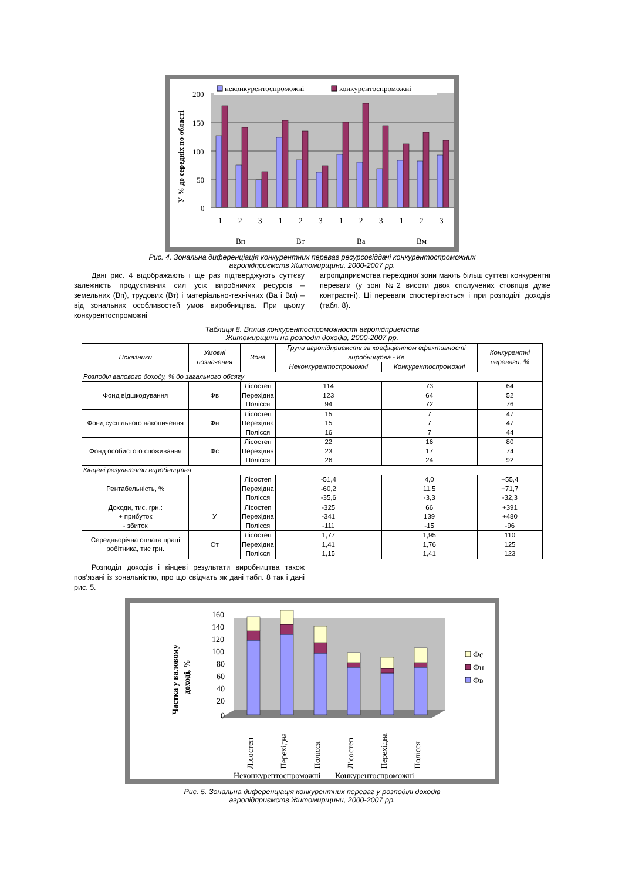200
150
100
50
0
У % до середніх по області
неконкурентоспроможні
конкурентоспроможні
1
2
3
1
2
3
1
2
3
1
2
3
Вп
Вт
Ва
Вм
Рис. 4. Зональна диференціація конкурентних переваг ресурсовіддачі конкурентоспроможних
агропідприємств Житомирщини, 2000-2007 рр.
Дані рис. 4 відображають і ще раз підтверджують суттєву залежність продуктивних сил усіх виробничих ресурсів – земельних (Вп), трудових (Вт) і матеріально-технічних (Ва і Вм) – від зональних особливостей умов виробництва. При цьому конкурентоспроможні
агропідприємства перехідної зони мають більш суттєві конкурентні переваги (у зоні №2 висоти двох сполучених стовпців дуже контрастні). Ці переваги спостерігаються і при розподілі доходів (табл. 8).
Таблиця 8. Вплив конкурентоспроможності агропідприємств
Житомирщини на розподіл доходів, 2000-2007 рр.
| Показники | Умовні позначення | Зона | Групи агропідприємств за коефіцієнтом ефективності виробництва - Ке | | Конкурентні переваги, % |
| --- | --- | --- | --- | --- | --- |
| | | | Неконкурентоспроможні | Конкурентоспроможні | |
| Розподіл валового доходу, % до загального обсягу | | | | | |
| Фонд відшкодування | Фв | Лісостеп Перехідна Полісся | 114 123 94 | 73 64 72 | 64 52 76 |
| Фонд суспільного накопичення | Фн | Лісостеп Перехідна Полісся | 15 15 16 | 7 7 7 | 47 47 44 |
| Фонд особистого споживання | Фс | Лісостеп Перехідна Полісся | 22 23 26 | 16 17 24 | 80 74 92 |
| Кінцеві результати виробництва | | | | | |
| Рентабельність, % | | Лісостеп Перехідна Полісся | -51,4 -60,2 -35,6 | 4,0 11,5 -3,3 | +55,4 +71,7 -32,3 |
| Доходи, тис. грн.: + прибуток - збиток | У | Лісостеп Перехідна Полісся | -325 -341 -111 | 66 139 -15 | +391 +480 -96 |
| Середньорічна оплата праці робітника, тис грн. | От | Лісостеп Перехідна Полісся | 1,77 1,41 1,15 | 1,95 1,76 1,41 | 110 125 123 |
Розподіл доходів і кінцеві результати виробництва також пов’язані із зональністю, про що свідчать як дані табл. 8 так і дані рис. 5.
160
140
120
100
80
60
40
20
0
Частка у валовому
доході, %
Лісостеп
Перехідна
Полісся
Лісостеп
Перехідна
Полісся
Неконкурентоспроможні
Конкурентоспроможні
Фс
Фн
Фв
Рис. 5. Зональна диференціація конкурентних переваг у розподілі доходів
агропідприємств Житомирщини, 2000-2007 рр.